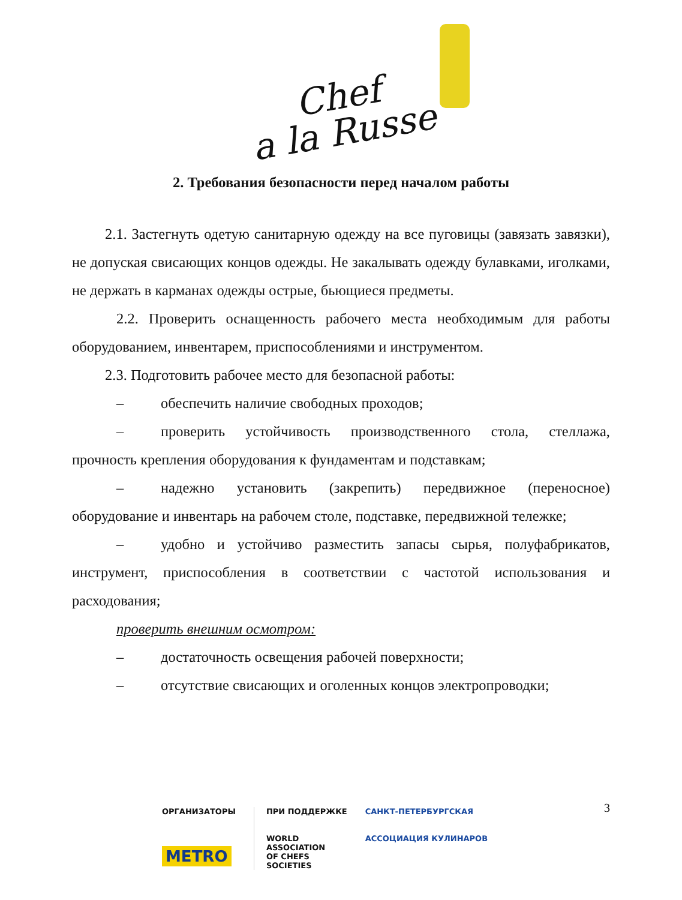Chef
a la Russe
2. Требования безопасности перед началом работы
2.1. Застегнуть одетую санитарную одежду на все пуговицы (завязать завязки), не допуская свисающих концов одежды. Не закалывать одежду булавками, иголками, не держать в карманах одежды острые, бьющиеся предметы.
2.2. Проверить оснащенность рабочего места необходимым для работы оборудованием, инвентарем, приспособлениями и инструментом.
2.3. Подготовить рабочее место для безопасной работы:
– обеспечить наличие свободных проходов;
– проверить устойчивость производственного стола, стеллажа, прочность крепления оборудования к фундаментам и подставкам;
– надежно установить (закрепить) передвижное (переносное) оборудование и инвентарь на рабочем столе, подставке, передвижной тележке;
– удобно и устойчиво разместить запасы сырья, полуфабрикатов, инструмент, приспособления в соответствии с частотой использования и расходования;
проверить внешним осмотром:
– достаточность освещения рабочей поверхности;
– отсутствие свисающих и оголенных концов электропроводки;
3
ОРГАНИЗАТОРЫ
METRO
ПРИ ПОДДЕРЖКЕ
WORLD
ASSOCIATION
OF CHEFS
SOCIETIES
САНКТ-ПЕТЕРБУРГСКАЯ
АССОЦИАЦИЯ КУЛИНАРОВ